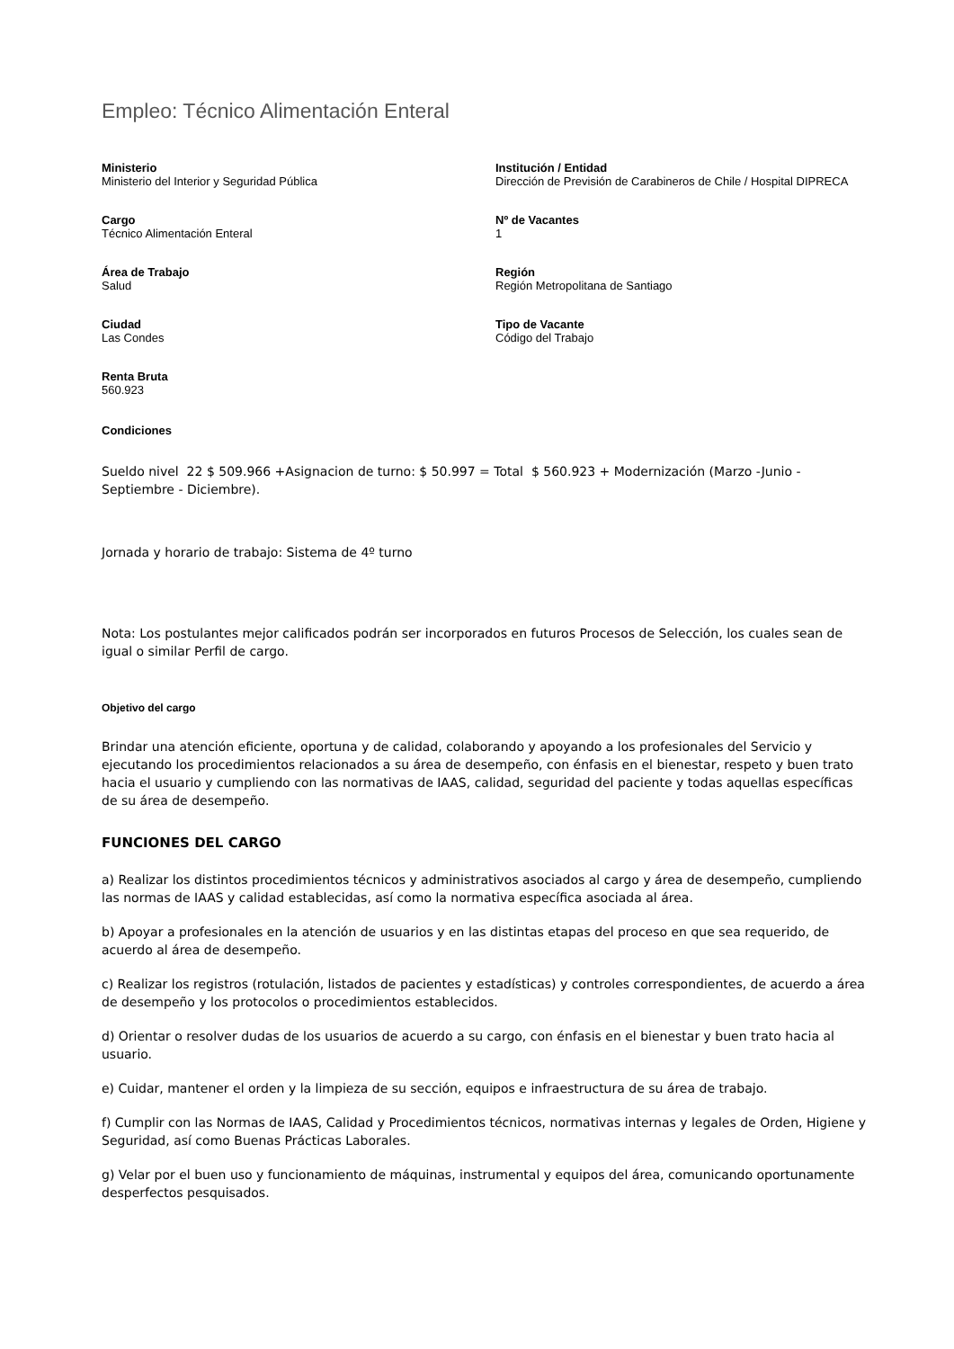Empleo: Técnico Alimentación Enteral
Ministerio
Ministerio del Interior y Seguridad Pública
Institución / Entidad
Dirección de Previsión de Carabineros de Chile / Hospital DIPRECA
Cargo
Técnico Alimentación Enteral
Nº de Vacantes
1
Área de Trabajo
Salud
Región
Región Metropolitana de Santiago
Ciudad
Las Condes
Tipo de Vacante
Código del Trabajo
Renta Bruta
560.923
Condiciones
Sueldo nivel 22 $ 509.966 +Asignacion de turno: $ 50.997 = Total $ 560.923 + Modernización (Marzo -Junio - Septiembre - Diciembre).
Jornada y horario de trabajo: Sistema de 4º turno
Nota: Los postulantes mejor calificados podrán ser incorporados en futuros Procesos de Selección, los cuales sean de igual o similar Perfil de cargo.
Objetivo del cargo
Brindar una atención eficiente, oportuna y de calidad, colaborando y apoyando a los profesionales del Servicio y ejecutando los procedimientos relacionados a su área de desempeño, con énfasis en el bienestar, respeto y buen trato hacia el usuario y cumpliendo con las normativas de IAAS, calidad, seguridad del paciente y todas aquellas específicas de su área de desempeño.
FUNCIONES DEL CARGO
a) Realizar los distintos procedimientos técnicos y administrativos asociados al cargo y área de desempeño, cumpliendo las normas de IAAS y calidad establecidas, así como la normativa específica asociada al área.
b) Apoyar a profesionales en la atención de usuarios y en las distintas etapas del proceso en que sea requerido, de acuerdo al área de desempeño.
c) Realizar los registros (rotulación, listados de pacientes y estadísticas) y controles correspondientes, de acuerdo a área de desempeño y los protocolos o procedimientos establecidos.
d) Orientar o resolver dudas de los usuarios de acuerdo a su cargo, con énfasis en el bienestar y buen trato hacia al usuario.
e) Cuidar, mantener el orden y la limpieza de su sección, equipos e infraestructura de su área de trabajo.
f) Cumplir con las Normas de IAAS, Calidad y Procedimientos técnicos, normativas internas y legales de Orden, Higiene y Seguridad, así como Buenas Prácticas Laborales.
g) Velar por el buen uso y funcionamiento de máquinas, instrumental y equipos del área, comunicando oportunamente desperfectos pesquisados.